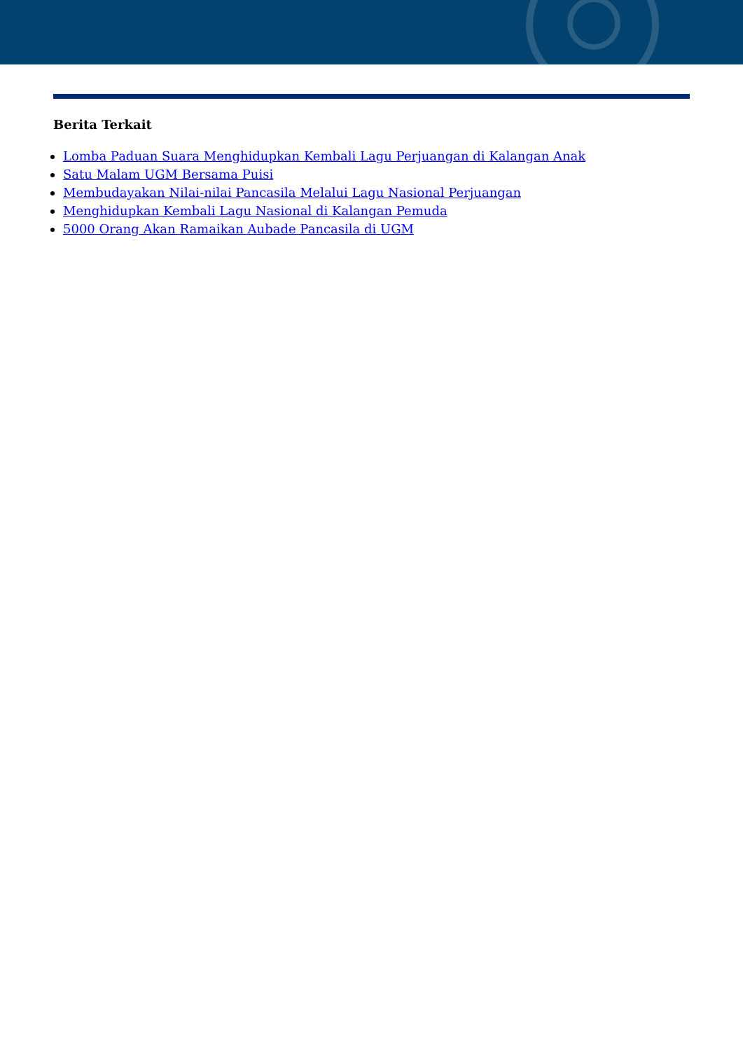Berita Terkait
Lomba Paduan Suara Menghidupkan Kembali Lagu Perjuangan di Kalangan Anak
Satu Malam UGM Bersama Puisi
Membudayakan Nilai-nilai Pancasila Melalui Lagu Nasional Perjuangan
Menghidupkan Kembali Lagu Nasional di Kalangan Pemuda
5000 Orang Akan Ramaikan Aubade Pancasila di UGM